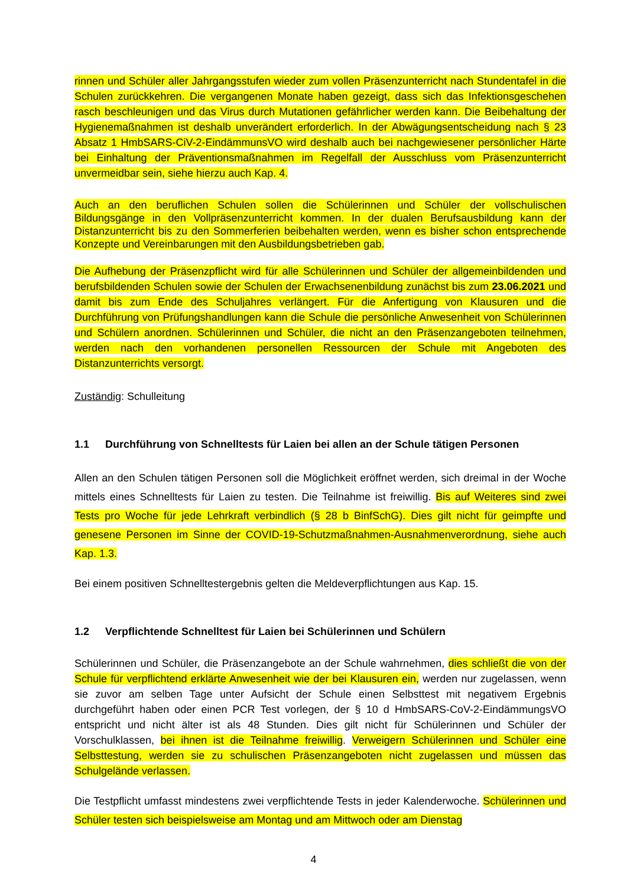rinnen und Schüler aller Jahrgangsstufen wieder zum vollen Präsenzunterricht nach Stundentafel in die Schulen zurückkehren. Die vergangenen Monate haben gezeigt, dass sich das Infektionsgeschehen rasch beschleunigen und das Virus durch Mutationen gefährlicher werden kann. Die Beibehaltung der Hygienemaßnahmen ist deshalb unverändert erforderlich. In der Abwägungsentscheidung nach § 23 Absatz 1 HmbSARS-CiV-2-EindämmunsVO wird deshalb auch bei nachgewiesener persönlicher Härte bei Einhaltung der Präventionsmaßnahmen im Regelfall der Ausschluss vom Präsenzunterricht unvermeidbar sein, siehe hierzu auch Kap. 4.
Auch an den beruflichen Schulen sollen die Schülerinnen und Schüler der vollschulischen Bildungsgänge in den Vollpräsenzunterricht kommen. In der dualen Berufsausbildung kann der Distanzunterricht bis zu den Sommerferien beibehalten werden, wenn es bisher schon entsprechende Konzepte und Vereinbarungen mit den Ausbildungsbetrieben gab.
Die Aufhebung der Präsenzpflicht wird für alle Schülerinnen und Schüler der allgemeinbildenden und berufsbildenden Schulen sowie der Schulen der Erwachsenenbildung zunächst bis zum 23.06.2021 und damit bis zum Ende des Schuljahres verlängert. Für die Anfertigung von Klausuren und die Durchführung von Prüfungshandlungen kann die Schule die persönliche Anwesenheit von Schülerinnen und Schülern anordnen. Schülerinnen und Schüler, die nicht an den Präsenzangeboten teilnehmen, werden nach den vorhandenen personellen Ressourcen der Schule mit Angeboten des Distanzunterrichts versorgt.
Zuständig: Schulleitung
1.1 Durchführung von Schnelltests für Laien bei allen an der Schule tätigen Personen
Allen an den Schulen tätigen Personen soll die Möglichkeit eröffnet werden, sich dreimal in der Woche mittels eines Schnelltests für Laien zu testen. Die Teilnahme ist freiwillig. Bis auf Weiteres sind zwei Tests pro Woche für jede Lehrkraft verbindlich (§ 28 b BinfSchG). Dies gilt nicht für geimpfte und genesene Personen im Sinne der COVID-19-Schutzmaßnahmen-Ausnahmenverordnung, siehe auch Kap. 1.3.
Bei einem positiven Schnelltestergebnis gelten die Meldeverpflichtungen aus Kap. 15.
1.2 Verpflichtende Schnelltest für Laien bei Schülerinnen und Schülern
Schülerinnen und Schüler, die Präsenzangebote an der Schule wahrnehmen, dies schließt die von der Schule für verpflichtend erklärte Anwesenheit wie der bei Klausuren ein, werden nur zugelassen, wenn sie zuvor am selben Tage unter Aufsicht der Schule einen Selbsttest mit negativem Ergebnis durchgeführt haben oder einen PCR Test vorlegen, der § 10 d HmbSARS-CoV-2-EindämmungsVO entspricht und nicht älter ist als 48 Stunden. Dies gilt nicht für Schülerinnen und Schüler der Vorschulklassen, bei ihnen ist die Teilnahme freiwillig. Verweigern Schülerinnen und Schüler eine Selbsttestung, werden sie zu schulischen Präsenzangeboten nicht zugelassen und müssen das Schulgelände verlassen.
Die Testpflicht umfasst mindestens zwei verpflichtende Tests in jeder Kalenderwoche. Schülerinnen und Schüler testen sich beispielsweise am Montag und am Mittwoch oder am Dienstag
4